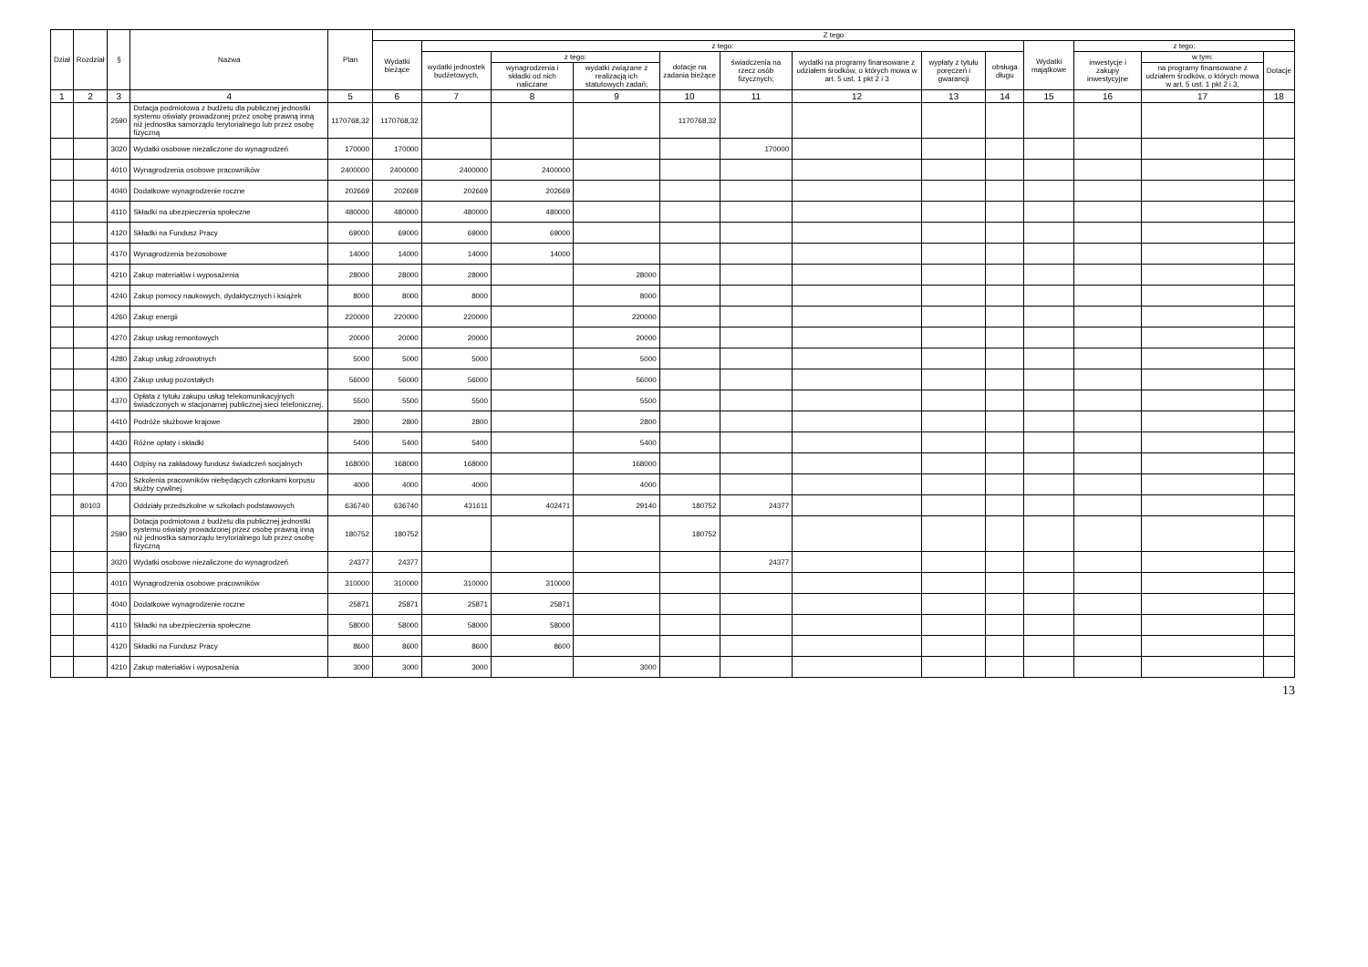| Dział | Rozdział | § | Nazwa | Plan | Z tego | | | | | | | | | | | | |
| --- | --- | --- | --- | --- | --- | --- | --- | --- | --- | --- | --- | --- | --- | --- | --- | --- | --- |
| | | | | | Wydatki bieżące | z tego: | | | | | | | | Wydatki majątkowe | z tego: | | |
| | | | | | | wydatki jednostek budżetowych, | z tego: | | dotacje na zadania bieżące | świadczenia na rzecz osób fizycznych; | wydatki na programy finansowane z udziałem środków, o których mowa w art. 5 ust. 1 pkt 2 i 3 | wypłaty z tytułu poręczeń i gwarancji | obsługa długu | | inwestycje i zakupy inwestycyjne | w tym: | Dotacje |
| | | | | | | | wynagrodzenia i składki od nich naliczane | wydatki związane z realizacją ich statutowych zadań; | | | | | | | | na programy finansowane z udziałem środków, o których mowa w art. 5 ust. 1 pkt 2 i 3, | |
| 1 | 2 | 3 | 4 | 5 | 6 | 7 | 8 | 9 | 10 | 11 | 12 | 13 | 14 | 15 | 16 | 17 | 18 |
| | | 2590 | Dotacja podmiotowa z budżetu dla publicznej jednostki systemu oświaty prowadzonej przez osobę prawną inną niż jednostka samorządu terytorialnego lub przez osobę fizyczną | 1170768,32 | 1170768,32 | | | | 1170768,32 | | | | | | | | |
| | | 3020 | Wydatki osobowe niezaliczone do wynagrodzeń | 170000 | 170000 | | | | | 170000 | | | | | | | |
| | | 4010 | Wynagrodzenia osobowe pracowników | 2400000 | 2400000 | 2400000 | 2400000 | | | | | | | | | | |
| | | 4040 | Dodatkowe wynagrodzenie roczne | 202669 | 202669 | 202669 | 202669 | | | | | | | | | | |
| | | 4110 | Składki na ubezpieczenia społeczne | 480000 | 480000 | 480000 | 480000 | | | | | | | | | | |
| | | 4120 | Składki na Fundusz Pracy | 69000 | 69000 | 69000 | 69000 | | | | | | | | | | |
| | | 4170 | Wynagrodzenia bezosobowe | 14000 | 14000 | 14000 | 14000 | | | | | | | | | | |
| | | 4210 | Zakup materiałów i wyposażenia | 28000 | 28000 | 28000 | | 28000 | | | | | | | | | |
| | | 4240 | Zakup pomocy naukowych, dydaktycznych i książek | 8000 | 8000 | 8000 | | 8000 | | | | | | | | | |
| | | 4260 | Zakup energii | 220000 | 220000 | 220000 | | 220000 | | | | | | | | | |
| | | 4270 | Zakup usług remontowych | 20000 | 20000 | 20000 | | 20000 | | | | | | | | | |
| | | 4280 | Zakup usług zdrowotnych | 5000 | 5000 | 5000 | | 5000 | | | | | | | | | |
| | | 4300 | Zakup usług pozostałych | 56000 | 56000 | 56000 | | 56000 | | | | | | | | | |
| | | 4370 | Opłata z tytułu zakupu usług telekomunikacyjnych świadczonych w stacjonarnej publicznej sieci telefonicznej. | 5500 | 5500 | 5500 | | 5500 | | | | | | | | | |
| | | 4410 | Podróże służbowe krajowe | 2800 | 2800 | 2800 | | 2800 | | | | | | | | | |
| | | 4430 | Różne opłaty i składki | 5400 | 5400 | 5400 | | 5400 | | | | | | | | | |
| | | 4440 | Odpisy na zakładowy fundusz świadczeń socjalnych | 168000 | 168000 | 168000 | | 168000 | | | | | | | | | |
| | | 4700 | Szkolenia pracowników niebędących członkami korpusu służby cywilnej | 4000 | 4000 | 4000 | | 4000 | | | | | | | | | |
| | 80103 | | Oddziały przedszkolne w szkołach podstawowych | 636740 | 636740 | 431611 | 402471 | 29140 | 180752 | 24377 | | | | | | | |
| | | 2590 | Dotacja podmiotowa z budżetu dla publicznej jednostki systemu oświaty prowadzonej przez osobę prawną inną niż jednostka samorządu terytorialnego lub przez osobę fizyczną | 180752 | 180752 | | | | 180752 | | | | | | | | |
| | | 3020 | Wydatki osobowe niezaliczone do wynagrodzeń | 24377 | 24377 | | | | | 24377 | | | | | | | |
| | | 4010 | Wynagrodzenia osobowe pracowników | 310000 | 310000 | 310000 | 310000 | | | | | | | | | | |
| | | 4040 | Dodatkowe wynagrodzenie roczne | 25871 | 25871 | 25871 | 25871 | | | | | | | | | | |
| | | 4110 | Składki na ubezpieczenia społeczne | 58000 | 58000 | 58000 | 58000 | | | | | | | | | | |
| | | 4120 | Składki na Fundusz Pracy | 8600 | 8600 | 8600 | 8600 | | | | | | | | | | |
| | | 4210 | Zakup materiałów i wyposażenia | 3000 | 3000 | 3000 | | 3000 | | | | | | | | | |
13